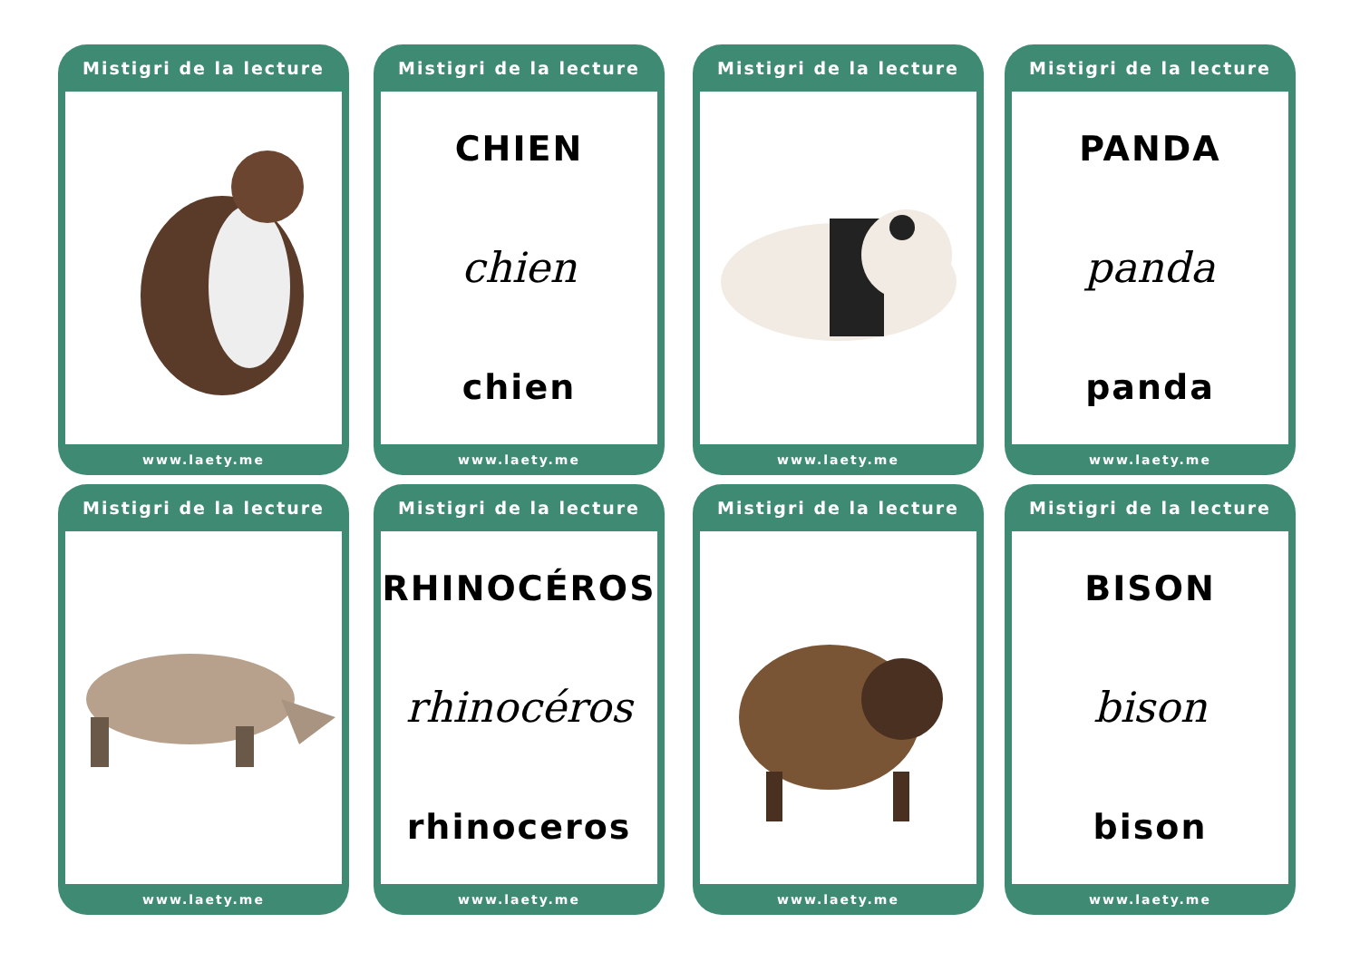Mistigri de la lecture
www.laety.me
Mistigri de la lecture
CHIEN
chien
chien
www.laety.me
Mistigri de la lecture
www.laety.me
Mistigri de la lecture
PANDA
panda
panda
www.laety.me
Mistigri de la lecture
www.laety.me
Mistigri de la lecture
RHINOCÉROS
rhinocéros
rhinoceros
www.laety.me
Mistigri de la lecture
www.laety.me
Mistigri de la lecture
BISON
bison
bison
www.laety.me